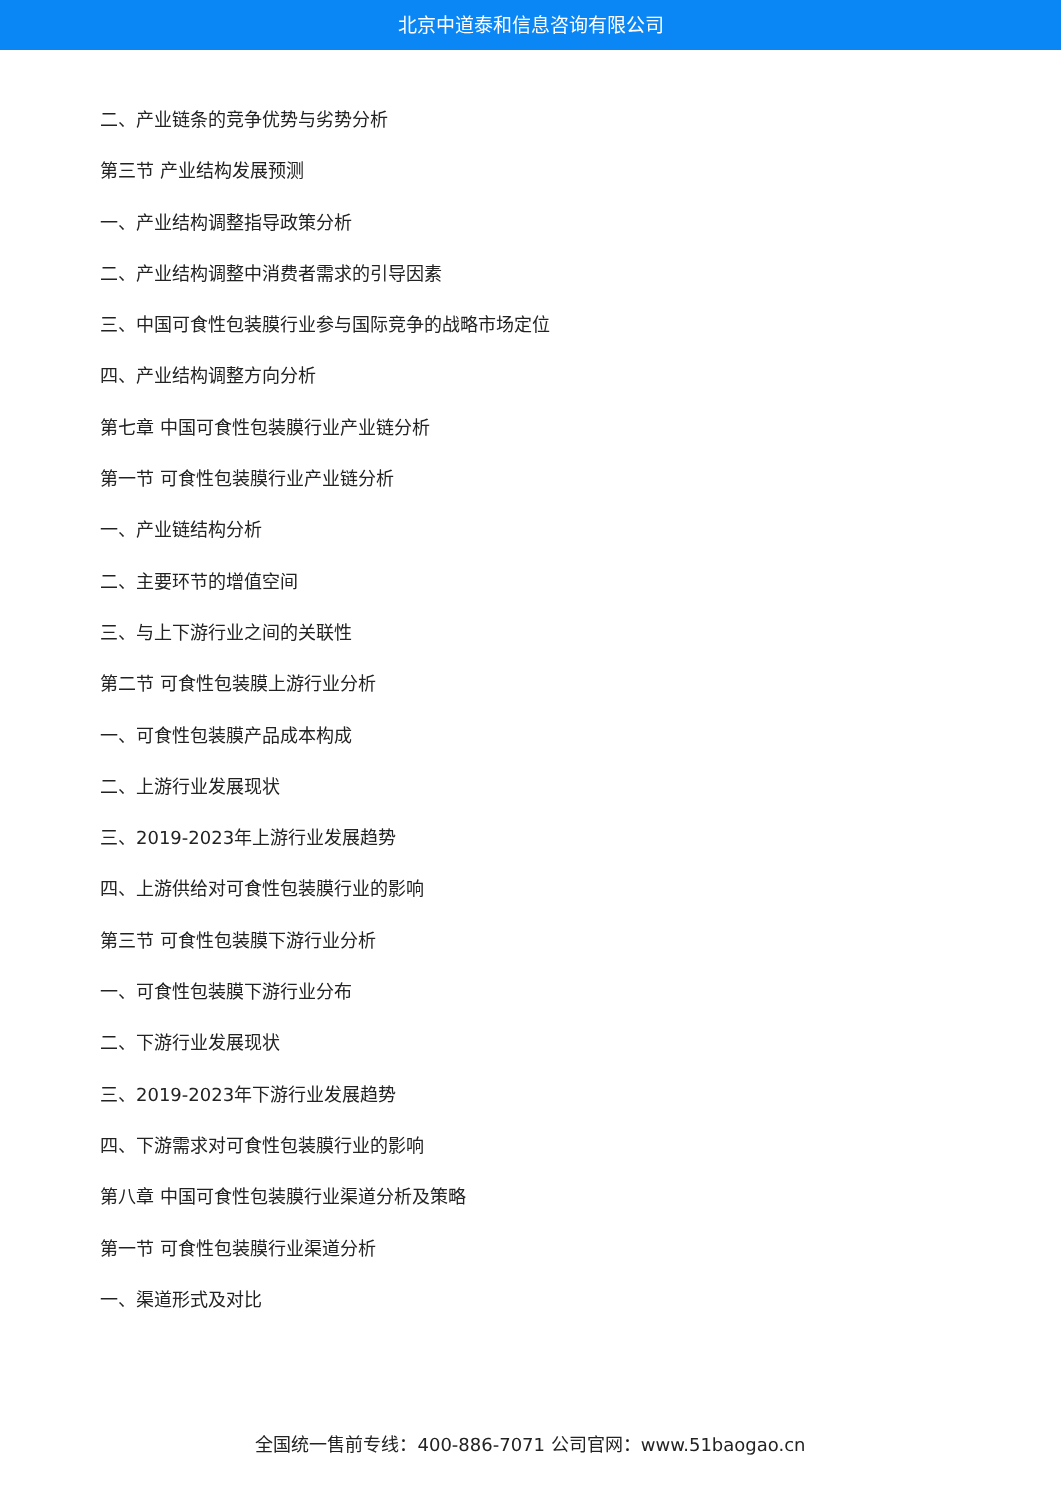北京中道泰和信息咨询有限公司
二、产业链条的竞争优势与劣势分析
第三节 产业结构发展预测
一、产业结构调整指导政策分析
二、产业结构调整中消费者需求的引导因素
三、中国可食性包装膜行业参与国际竞争的战略市场定位
四、产业结构调整方向分析
第七章 中国可食性包装膜行业产业链分析
第一节 可食性包装膜行业产业链分析
一、产业链结构分析
二、主要环节的增值空间
三、与上下游行业之间的关联性
第二节 可食性包装膜上游行业分析
一、可食性包装膜产品成本构成
二、上游行业发展现状
三、2019-2023年上游行业发展趋势
四、上游供给对可食性包装膜行业的影响
第三节 可食性包装膜下游行业分析
一、可食性包装膜下游行业分布
二、下游行业发展现状
三、2019-2023年下游行业发展趋势
四、下游需求对可食性包装膜行业的影响
第八章 中国可食性包装膜行业渠道分析及策略
第一节 可食性包装膜行业渠道分析
一、渠道形式及对比
全国统一售前专线：400-886-7071 公司官网：www.51baogao.cn